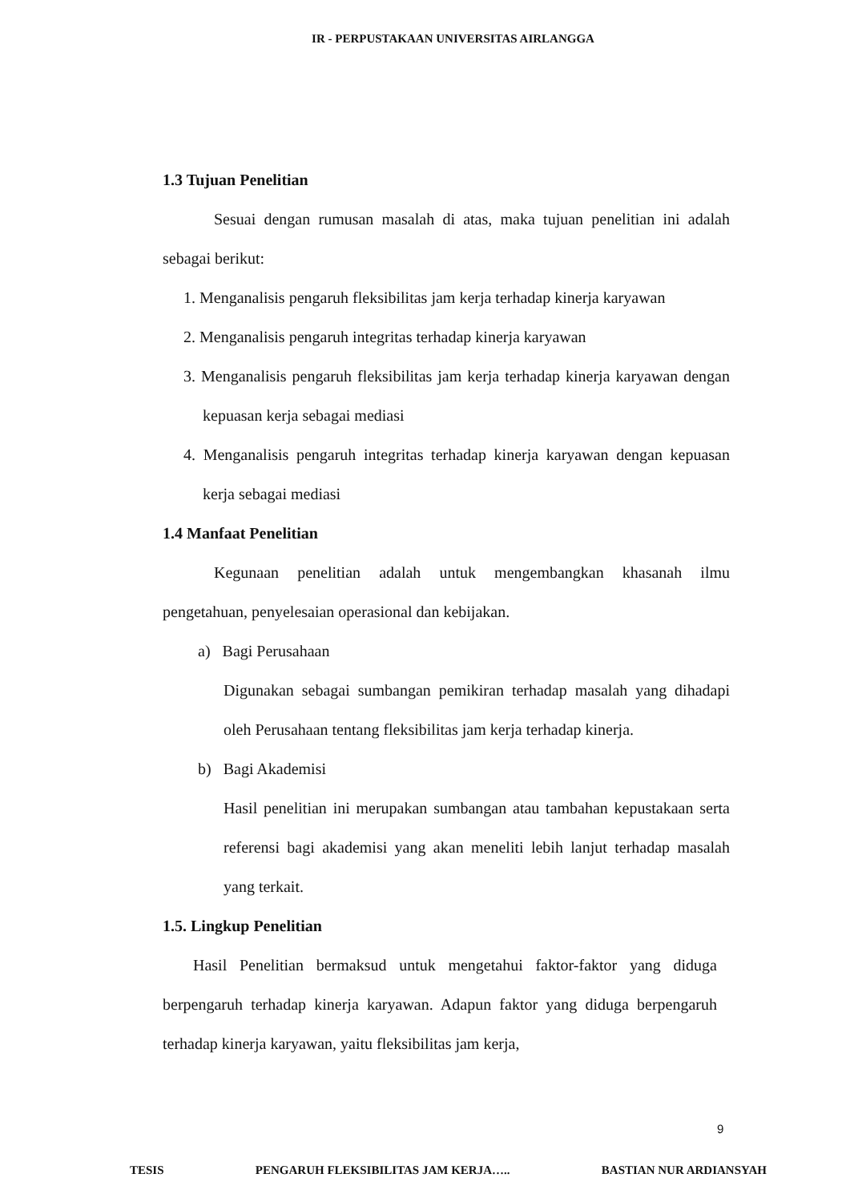IR - PERPUSTAKAAN UNIVERSITAS AIRLANGGA
1.3 Tujuan Penelitian
Sesuai dengan rumusan masalah di atas, maka tujuan penelitian ini adalah sebagai berikut:
1. Menganalisis pengaruh fleksibilitas jam kerja terhadap kinerja karyawan
2. Menganalisis pengaruh integritas terhadap kinerja karyawan
3. Menganalisis pengaruh fleksibilitas jam kerja terhadap kinerja karyawan dengan kepuasan kerja sebagai mediasi
4. Menganalisis pengaruh integritas terhadap kinerja karyawan dengan kepuasan kerja sebagai mediasi
1.4 Manfaat Penelitian
Kegunaan penelitian adalah untuk mengembangkan khasanah ilmu pengetahuan, penyelesaian operasional dan kebijakan.
a) Bagi Perusahaan
Digunakan sebagai sumbangan pemikiran terhadap masalah yang dihadapi oleh Perusahaan tentang fleksibilitas jam kerja terhadap kinerja.
b) Bagi Akademisi
Hasil penelitian ini merupakan sumbangan atau tambahan kepustakaan serta referensi bagi akademisi yang akan meneliti lebih lanjut terhadap masalah yang terkait.
1.5. Lingkup Penelitian
Hasil Penelitian bermaksud untuk mengetahui faktor-faktor yang diduga berpengaruh terhadap kinerja karyawan. Adapun faktor yang diduga berpengaruh terhadap kinerja karyawan, yaitu fleksibilitas jam kerja,
9
TESIS PENGARUH FLEKSIBILITAS JAM KERJA….. BASTIAN NUR ARDIANSYAH